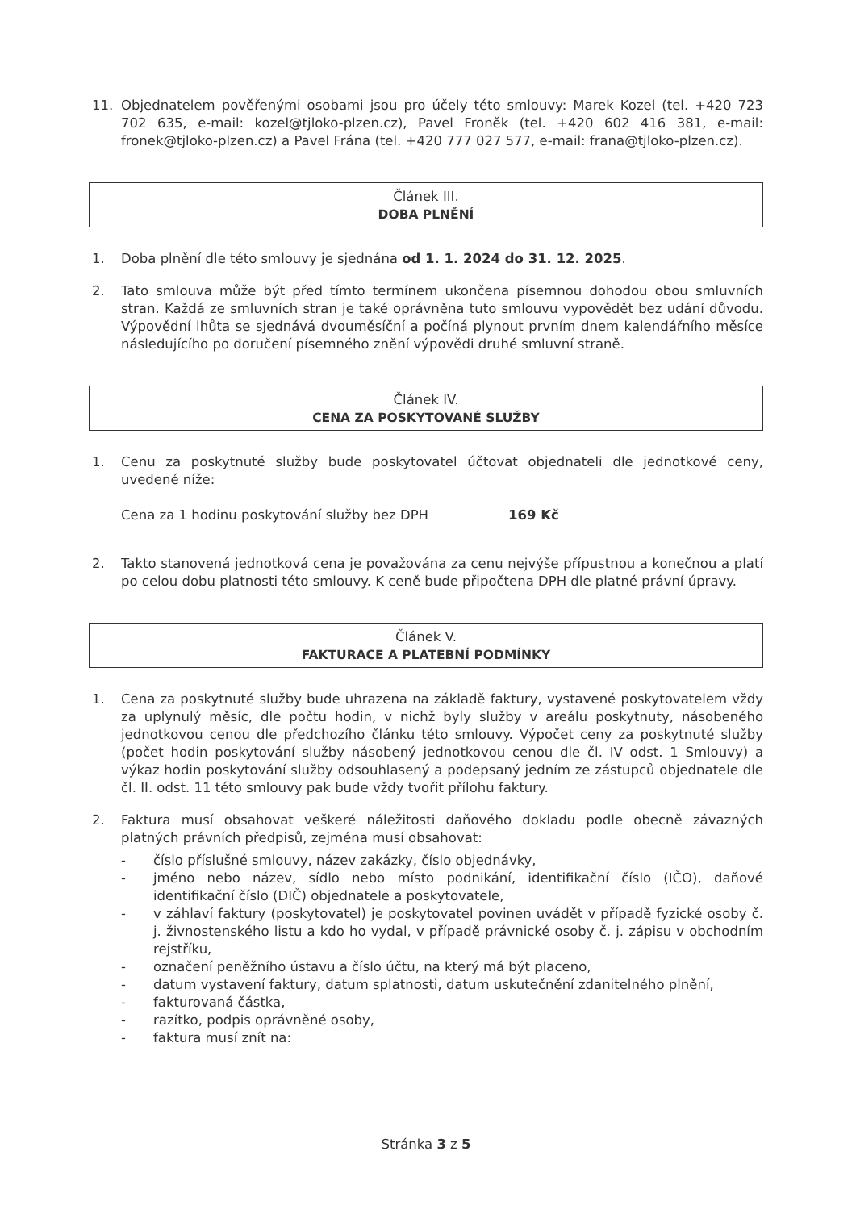11. Objednatelem pověřenými osobami jsou pro účely této smlouvy: Marek Kozel (tel. +420 723 702 635, e-mail: kozel@tjloko-plzen.cz), Pavel Froněk (tel. +420 602 416 381, e-mail: fronek@tjloko-plzen.cz) a Pavel Frána (tel. +420 777 027 577, e-mail: frana@tjloko-plzen.cz).
Článek III.
DOBA PLNĚNÍ
1. Doba plnění dle této smlouvy je sjednána od 1. 1. 2024 do 31. 12. 2025.
2. Tato smlouva může být před tímto termínem ukončena písemnou dohodou obou smluvních stran. Každá ze smluvních stran je také oprávněna tuto smlouvu vypovědět bez udání důvodu. Výpovědní lhůta se sjednává dvouměsíční a počíná plynout prvním dnem kalendářního měsíce následujícího po doručení písemného znění výpovědi druhé smluvní straně.
Článek IV.
CENA ZA POSKYTOVANÉ SLUŽBY
1. Cenu za poskytnuté služby bude poskytovatel účtovat objednateli dle jednotkové ceny, uvedené níže:
Cena za 1 hodinu poskytování služby bez DPH 169 Kč
2. Takto stanovená jednotková cena je považována za cenu nejvýše přípustnou a konečnou a platí po celou dobu platnosti této smlouvy. K ceně bude připočtena DPH dle platné právní úpravy.
Článek V.
FAKTURACE A PLATEBNÍ PODMÍNKY
1. Cena za poskytnuté služby bude uhrazena na základě faktury, vystavené poskytovatelem vždy za uplynulý měsíc, dle počtu hodin, v nichž byly služby v areálu poskytnuty, násobeného jednotkovou cenou dle předchozího článku této smlouvy. Výpočet ceny za poskytnuté služby (počet hodin poskytování služby násobený jednotkovou cenou dle čl. IV odst. 1 Smlouvy) a výkaz hodin poskytování služby odsouhlasený a podepsaný jedním ze zástupců objednatele dle čl. II. odst. 11 této smlouvy pak bude vždy tvořit přílohu faktury.
2. Faktura musí obsahovat veškeré náležitosti daňového dokladu podle obecně závazných platných právních předpisů, zejména musí obsahovat:
- číslo příslušné smlouvy, název zakázky, číslo objednávky,
- jméno nebo název, sídlo nebo místo podnikání, identifikační číslo (IČO), daňové identifikační číslo (DIČ) objednatele a poskytovatele,
- v záhlaví faktury (poskytovatel) je poskytovatel povinen uvádět v případě fyzické osoby č. j. živnostenského listu a kdo ho vydal, v případě právnické osoby č. j. zápisu v obchodním rejstříku,
- označení peněžního ústavu a číslo účtu, na který má být placeno,
- datum vystavení faktury, datum splatnosti, datum uskutečnění zdanitelného plnění,
- fakturovaná částka,
- razítko, podpis oprávněné osoby,
- faktura musí znít na:
Stránka 3 z 5